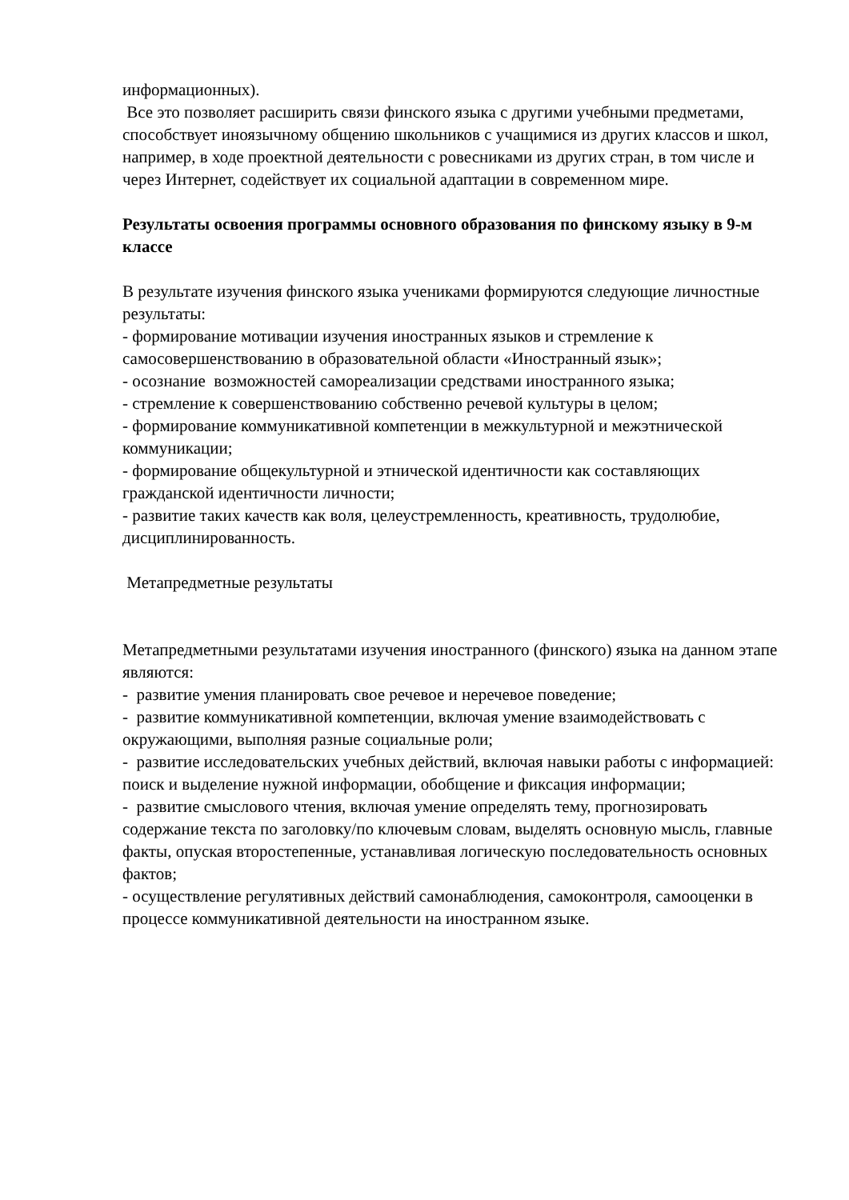информационных).
Все это позволяет расширить связи финского языка с другими учебными предметами, способствует иноязычному общению школьников с учащимися из других классов и школ, например, в ходе проектной деятельности с ровесниками из других стран, в том числе и через Интернет, содействует их социальной адаптации в современном мире.
Результаты освоения программы основного образования по финскому языку в 9-м классе
В результате изучения финского языка учениками формируются следующие личностные результаты:
- формирование мотивации изучения иностранных языков и стремление к самосовершенствованию в образовательной области «Иностранный язык»;
- осознание возможностей самореализации средствами иностранного языка;
- стремление к совершенствованию собственно речевой культуры в целом;
- формирование коммуникативной компетенции в межкультурной и межэтнической коммуникации;
- формирование общекультурной и этнической идентичности как составляющих гражданской идентичности личности;
- развитие таких качеств как воля, целеустремленность, креативность, трудолюбие, дисциплинированность.
Метапредметные результаты
Метапредметными результатами изучения иностранного (финского) языка на данном этапе являются:
- развитие умения планировать свое речевое и неречевое поведение;
- развитие коммуникативной компетенции, включая умение взаимодействовать с окружающими, выполняя разные социальные роли;
- развитие исследовательских учебных действий, включая навыки работы с информацией: поиск и выделение нужной информации, обобщение и фиксация информации;
- развитие смыслового чтения, включая умение определять тему, прогнозировать содержание текста по заголовку/по ключевым словам, выделять основную мысль, главные факты, опуская второстепенные, устанавливая логическую последовательность основных фактов;
- осуществление регулятивных действий самонаблюдения, самоконтроля, самооценки в процессе коммуникативной деятельности на иностранном языке.